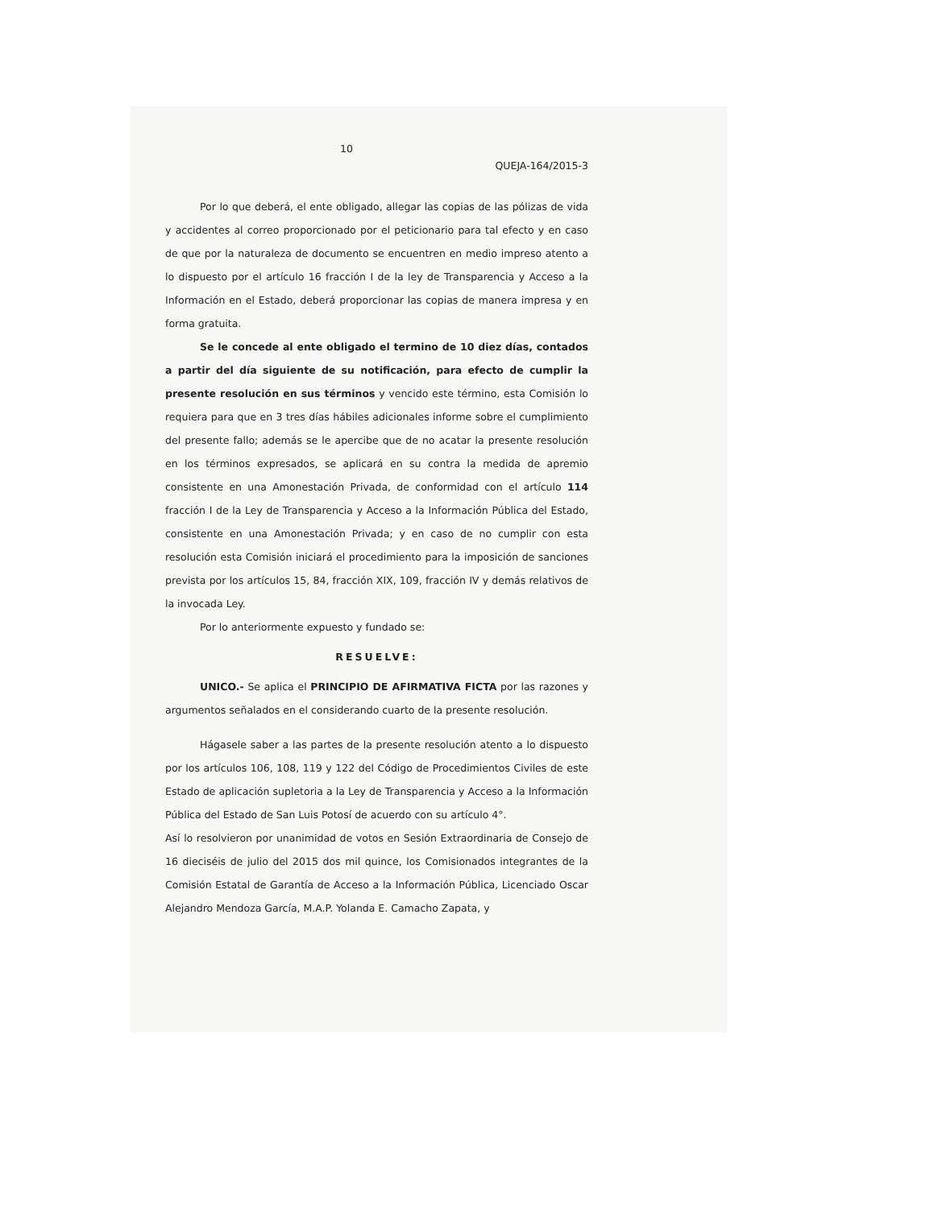10
QUEJA-164/2015-3
Por lo que deberá, el ente obligado, allegar las copias de las pólizas de vida y accidentes al correo proporcionado por el peticionario para tal efecto y en caso de que por la naturaleza de documento se encuentren en medio impreso atento a lo dispuesto por el artículo 16 fracción I de la ley de Transparencia y Acceso a la Información en el Estado, deberá proporcionar las copias de manera impresa y en forma gratuita.
Se le concede al ente obligado el termino de 10 diez días, contados a partir del día siguiente de su notificación, para efecto de cumplir la presente resolución en sus términos y vencido este término, esta Comisión lo requiera para que en 3 tres días hábiles adicionales informe sobre el cumplimiento del presente fallo; además se le apercibe que de no acatar la presente resolución en los términos expresados, se aplicará en su contra la medida de apremio consistente en una Amonestación Privada, de conformidad con el artículo 114 fracción I de la Ley de Transparencia y Acceso a la Información Pública del Estado, consistente en una Amonestación Privada; y en caso de no cumplir con esta resolución esta Comisión iniciará el procedimiento para la imposición de sanciones prevista por los artículos 15, 84, fracción XIX, 109, fracción IV y demás relativos de la invocada Ley.
Por lo anteriormente expuesto y fundado se:
RESUELVE:
UNICO.- Se aplica el PRINCIPIO DE AFIRMATIVA FICTA por las razones y argumentos señalados en el considerando cuarto de la presente resolución.
Hágasele saber a las partes de la presente resolución atento a lo dispuesto por los artículos 106, 108, 119 y 122 del Código de Procedimientos Civiles de este Estado de aplicación supletoria a la Ley de Transparencia y Acceso a la Información Pública del Estado de San Luis Potosí de acuerdo con su artículo 4°.
Así lo resolvieron por unanimidad de votos en Sesión Extraordinaria de Consejo de 16 dieciséis de julio del 2015 dos mil quince, los Comisionados integrantes de la Comisión Estatal de Garantía de Acceso a la Información Pública, Licenciado Oscar Alejandro Mendoza García, M.A.P. Yolanda E. Camacho Zapata, y